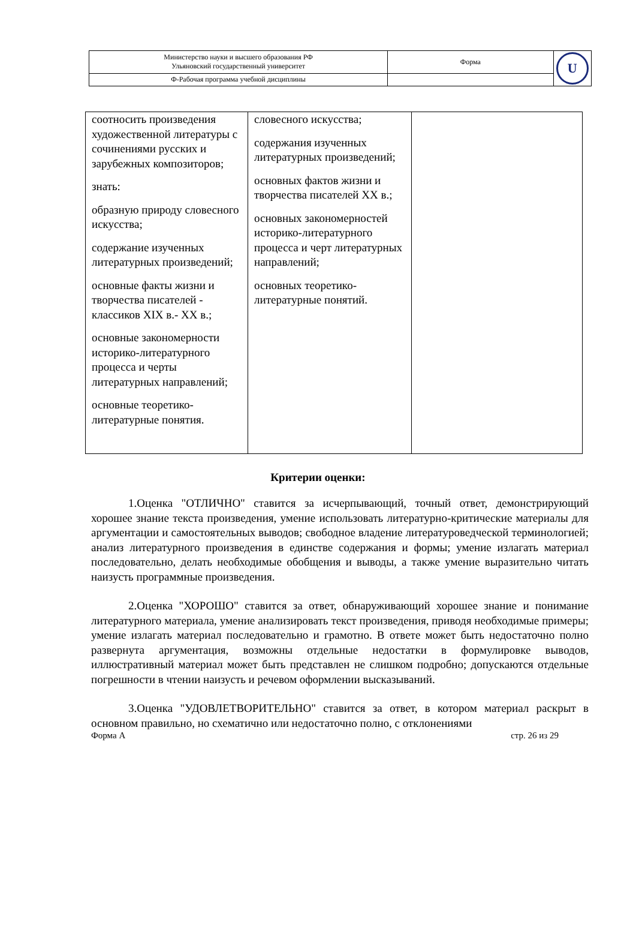| Министерство науки и высшего образования РФ Ульяновский государственный университет | Форма | U |
| Ф-Рабочая программа учебной дисциплины | | |
| соотносить произведения художественной литературы с сочинениями русских и зарубежных композиторов; знать: образную природу словесного искусства; содержание изученных литературных произведений; основные факты жизни и творчества писателей - классиков XIX в.- XX в.; основные закономерности историко-литературного процесса и черты литературных направлений; основные теоретико-литературные понятия. | словесного искусства; содержания изученных литературных произведений; основных фактов жизни и творчества писателей XX в.; основных закономерностей историко-литературного процесса и черт литературных направлений; основных теоретико-литературные понятий. | |
Критерии оценки:
1.Оценка "ОТЛИЧНО" ставится за исчерпывающий, точный ответ, демонстрирующий хорошее знание текста произведения, умение использовать литературно-критические материалы для аргументации и самостоятельных выводов; свободное владение литературоведческой терминологией; анализ литературного произведения в единстве содержания и формы; умение излагать материал последовательно, делать необходимые обобщения и выводы, а также умение выразительно читать наизусть программные произведения.
2.Оценка "ХОРОШО" ставится за ответ, обнаруживающий хорошее знание и понимание литературного материала, умение анализировать текст произведения, приводя необходимые примеры; умение излагать материал последовательно и грамотно. В ответе может быть недостаточно полно развернута аргументация, возможны отдельные недостатки в формулировке выводов, иллюстративный материал может быть представлен не слишком подробно; допускаются отдельные погрешности в чтении наизусть и речевом оформлении высказываний.
3.Оценка "УДОВЛЕТВОРИТЕЛЬНО" ставится за ответ, в котором материал раскрыт в основном правильно, но схематично или недостаточно полно, с отклонениями
Форма А стр. 26 из 29